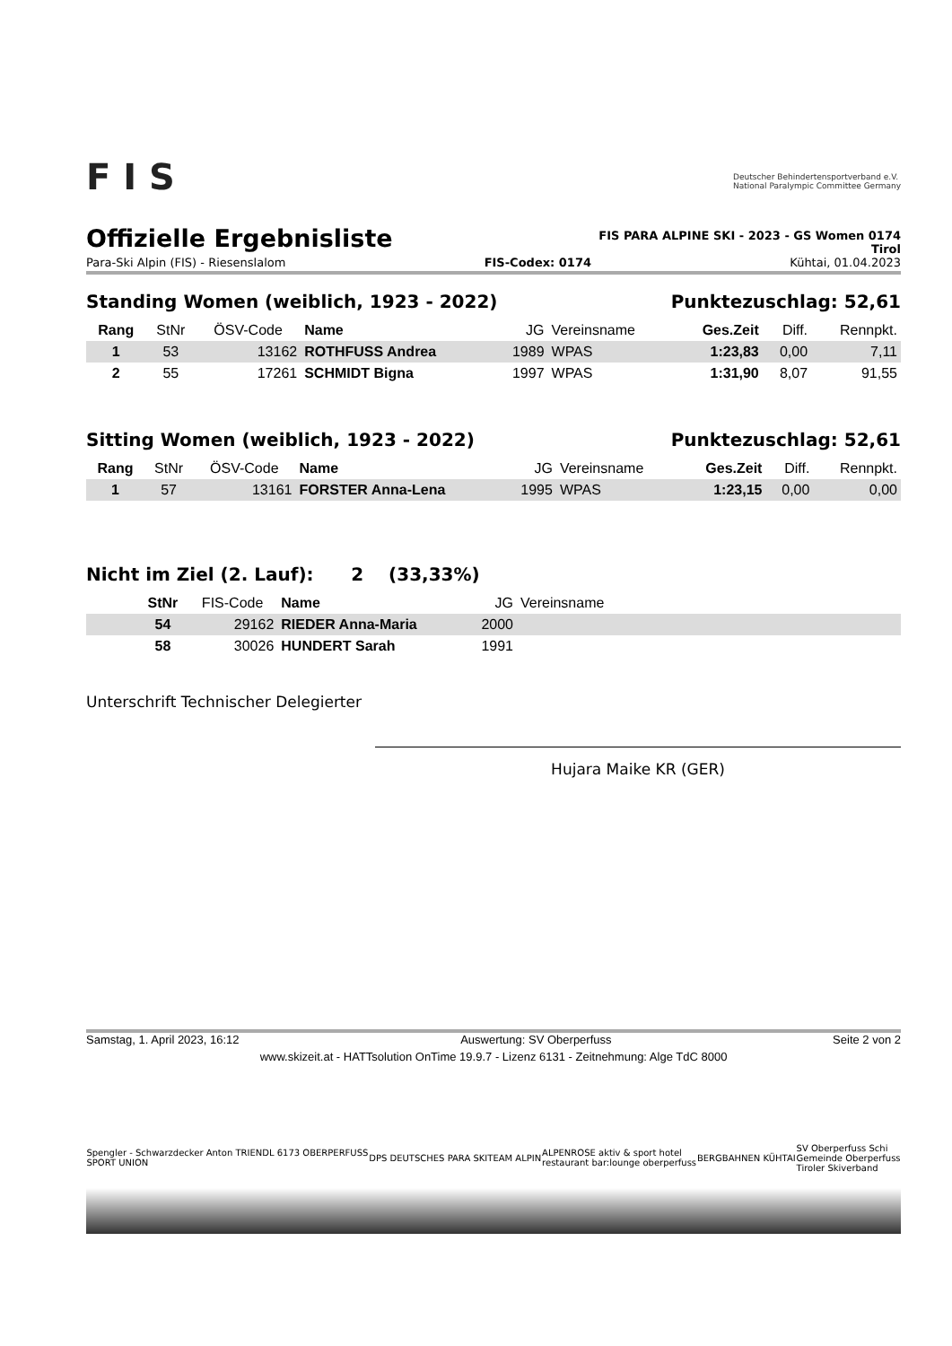F I S
Deutscher Behindertensportverband e.V.
National Paralympic Committee Germany
Offizielle Ergebnisliste
FIS PARA ALPINE SKI - 2023 - GS Women 0174
Tirol
Para-Ski Alpin (FIS) - Riesenslalom FIS-Codex: 0174 Kühtai, 01.04.2023
Standing Women (weiblich, 1923 - 2022) Punktezuschlag: 52,61
| Rang | StNr | ÖSV-Code | Name | JG | Vereinsname | Ges.Zeit | Diff. | Rennpkt. |
| --- | --- | --- | --- | --- | --- | --- | --- | --- |
| 1 | 53 | 13162 | ROTHFUSS Andrea | 1989 | WPAS | 1:23,83 | 0,00 | 7,11 |
| 2 | 55 | 17261 | SCHMIDT Bigna | 1997 | WPAS | 1:31,90 | 8,07 | 91,55 |
Sitting Women (weiblich, 1923 - 2022) Punktezuschlag: 52,61
| Rang | StNr | ÖSV-Code | Name | JG | Vereinsname | Ges.Zeit | Diff. | Rennpkt. |
| --- | --- | --- | --- | --- | --- | --- | --- | --- |
| 1 | 57 | 13161 | FORSTER Anna-Lena | 1995 | WPAS | 1:23,15 | 0,00 | 0,00 |
Nicht im Ziel (2. Lauf): 2 (33,33%)
| | StNr | FIS-Code | Name | JG | Vereinsname |
| --- | --- | --- | --- | --- | --- |
| | 54 | 29162 | RIEDER Anna-Maria | 2000 | |
| | 58 | 30026 | HUNDERT Sarah | 1991 | |
Unterschrift Technischer Delegierter
Hujara Maike KR (GER)
Samstag, 1. April 2023, 16:12 Auswertung: SV Oberperfuss Seite 2 von 2
www.skizeit.at - HATTsolution OnTime 19.9.7 - Lizenz 6131 - Zeitnehmung: Alge TdC 8000
Spengler - Schwarzdecker Anton TRIENDL 6173 OBERPERFUSS
SPORT UNION DPS DEUTSCHES PARA SKITEAM ALPIN ALPENROSE aktiv & sport hotel
restaurant bar:lounge oberperfuss BERGBAHNEN KÜHTAI SV Oberperfuss Schi
Gemeinde Oberperfuss
Tiroler Skiverband